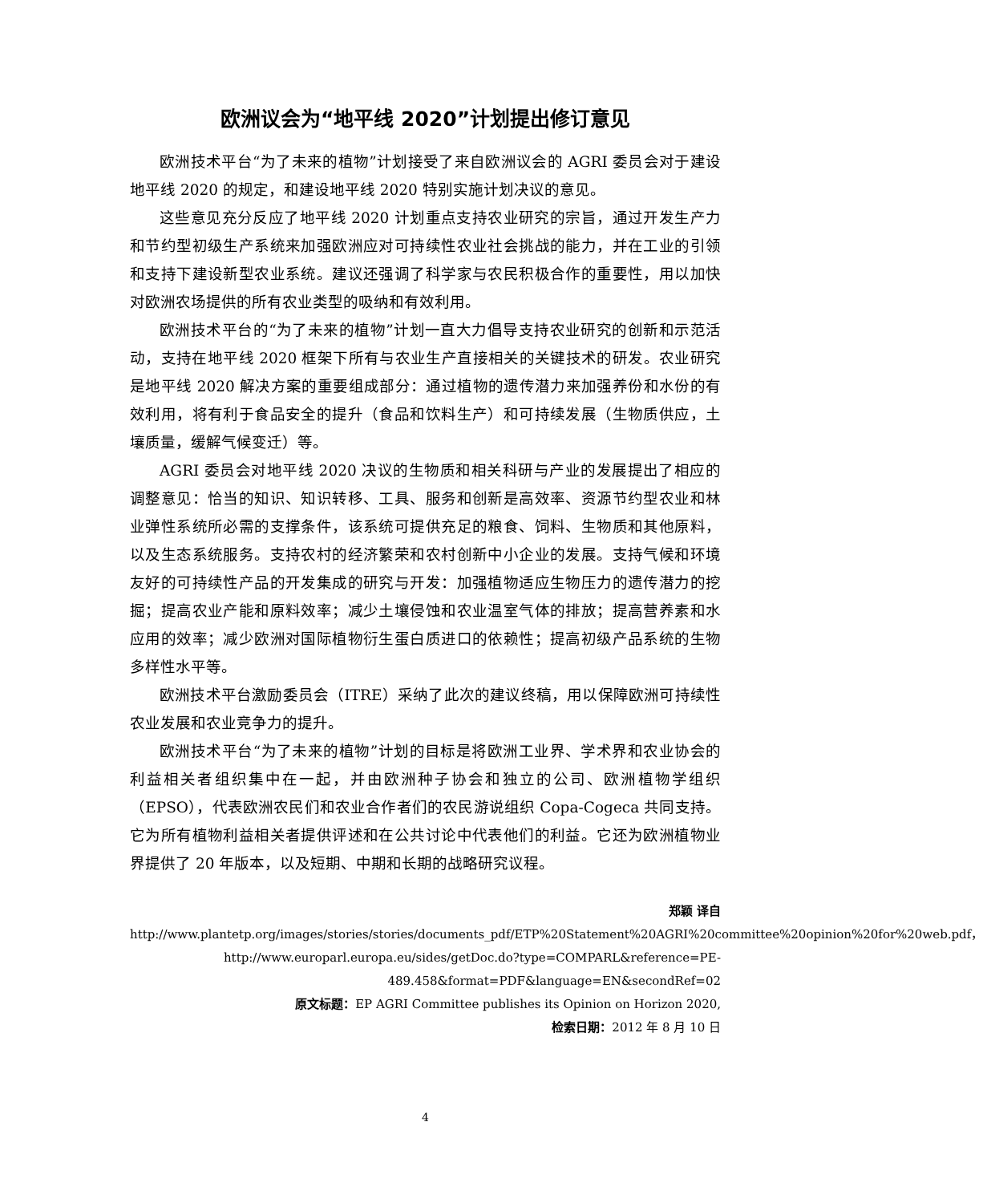欧洲议会为“地平线 2020”计划提出修订意见
欧洲技术平台“为了未来的植物”计划接受了来自欧洲议会的 AGRI 委员会对于建设地平线 2020 的规定，和建设地平线 2020 特别实施计划决议的意见。
这些意见充分反应了地平线 2020 计划重点支持农业研究的宗旨，通过开发生产力和节约型初级生产系统来加强欧洲应对可持续性农业社会挑战的能力，并在工业的引领和支持下建设新型农业系统。建议还强调了科学家与农民积极合作的重要性，用以加快对欧洲农场提供的所有农业类型的吸纳和有效利用。
欧洲技术平台的“为了未来的植物”计划一直大力倡导支持农业研究的创新和示范活动，支持在地平线 2020 框架下所有与农业生产直接相关的关键技术的研发。农业研究是地平线 2020 解决方案的重要组成部分：通过植物的遗传潜力来加强养份和水份的有效利用，将有利于食品安全的提升（食品和饮料生产）和可持续发展（生物质供应，土壤质量，缓解气候变迁）等。
AGRI 委员会对地平线 2020 决议的生物质和相关科研与产业的发展提出了相应的调整意见：恰当的知识、知识转移、工具、服务和创新是高效率、资源节约型农业和林业弹性系统所必需的支撑条件，该系统可提供充足的粮食、饲料、生物质和其他原料，以及生态系统服务。支持农村的经济繁荣和农村创新中小企业的发展。支持气候和环境友好的可持续性产品的开发集成的研究与开发：加强植物适应生物压力的遗传潜力的挖掘；提高农业产能和原料效率；减少土壤侵蚀和农业温室气体的排放；提高营养素和水应用的效率；减少欧洲对国际植物衍生蛋白质进口的依赖性；提高初级产品系统的生物多样性水平等。
欧洲技术平台激励委员会（ITRE）采纳了此次的建议终稿，用以保障欧洲可持续性农业发展和农业竞争力的提升。
欧洲技术平台“为了未来的植物”计划的目标是将欧洲工业界、学术界和农业协会的利益相关者组织集中在一起，并由欧洲种子协会和独立的公司、欧洲植物学组织（EPSO），代表欧洲农民们和农业合作者们的农民游说组织 Copa-Cogeca 共同支持。它为所有植物利益相关者提供评述和在公共讨论中代表他们的利益。它还为欧洲植物业界提供了 20 年版本，以及短期、中期和长期的战略研究议程。
郑颖 译自
http://www.plantetp.org/images/stories/stories/documents_pdf/ETP%20Statement%20AGRI%20committee%20opinion%20for%20web.pdf，
http://www.europarl.europa.eu/sides/getDoc.do?type=COMPARL&reference=PE-489.458&format=PDF&language=EN&secondRef=02
原文标题：EP AGRI Committee publishes its Opinion on Horizon 2020,
检索日期：2012 年 8 月 10 日
4